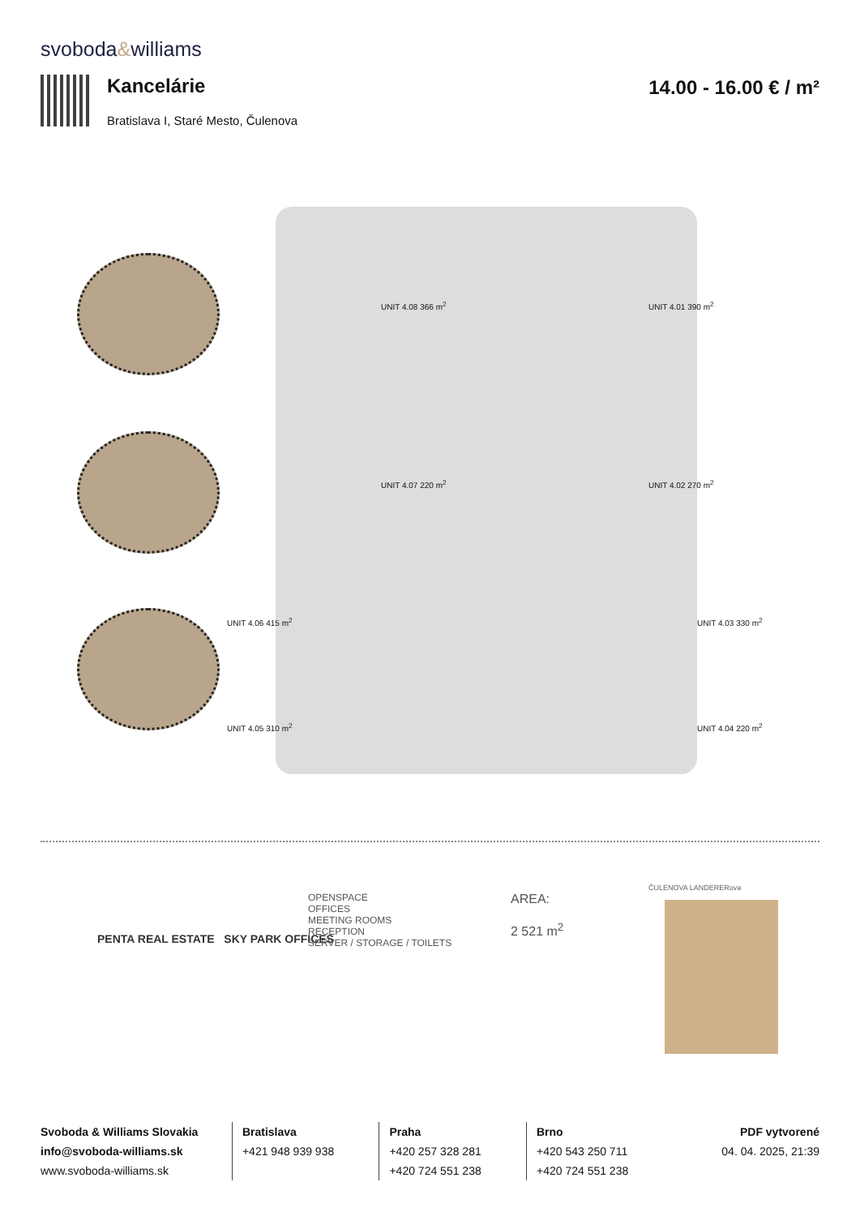svoboda&williams
Kancelárie 14.00 - 16.00 € / m²
Bratislava I, Staré Mesto, Čulenova
UNIT 4.08 366 m<sup>2</sup> UNIT 4.01 390 m<sup>2</sup>
UNIT 4.07 220 m<sup>2</sup> UNIT 4.02 270 m<sup>2</sup>
UNIT 4.06 415 m<sup>2</sup> UNIT 4.03 330 m<sup>2</sup>
UNIT 4.05 310 m<sup>2</sup> UNIT 4.04 220 m<sup>2</sup>
PENTA REAL ESTATE SKY PARK OFFICES
OPENSPACE
OFFICES
MEETING ROOMS
RECEPTION
SERVER / STORAGE / TOILETS
AREA:
2 521 m<sup>2</sup>
ČULENOVA LANDERERova
Svoboda & Williams Slovakia
info@svoboda-williams.sk
www.svoboda-williams.sk
Bratislava
+421 948 939 938
Praha
+420 257 328 281
+420 724 551 238
Brno
+420 543 250 711
+420 724 551 238
PDF vytvorené
04. 04. 2025, 21:39